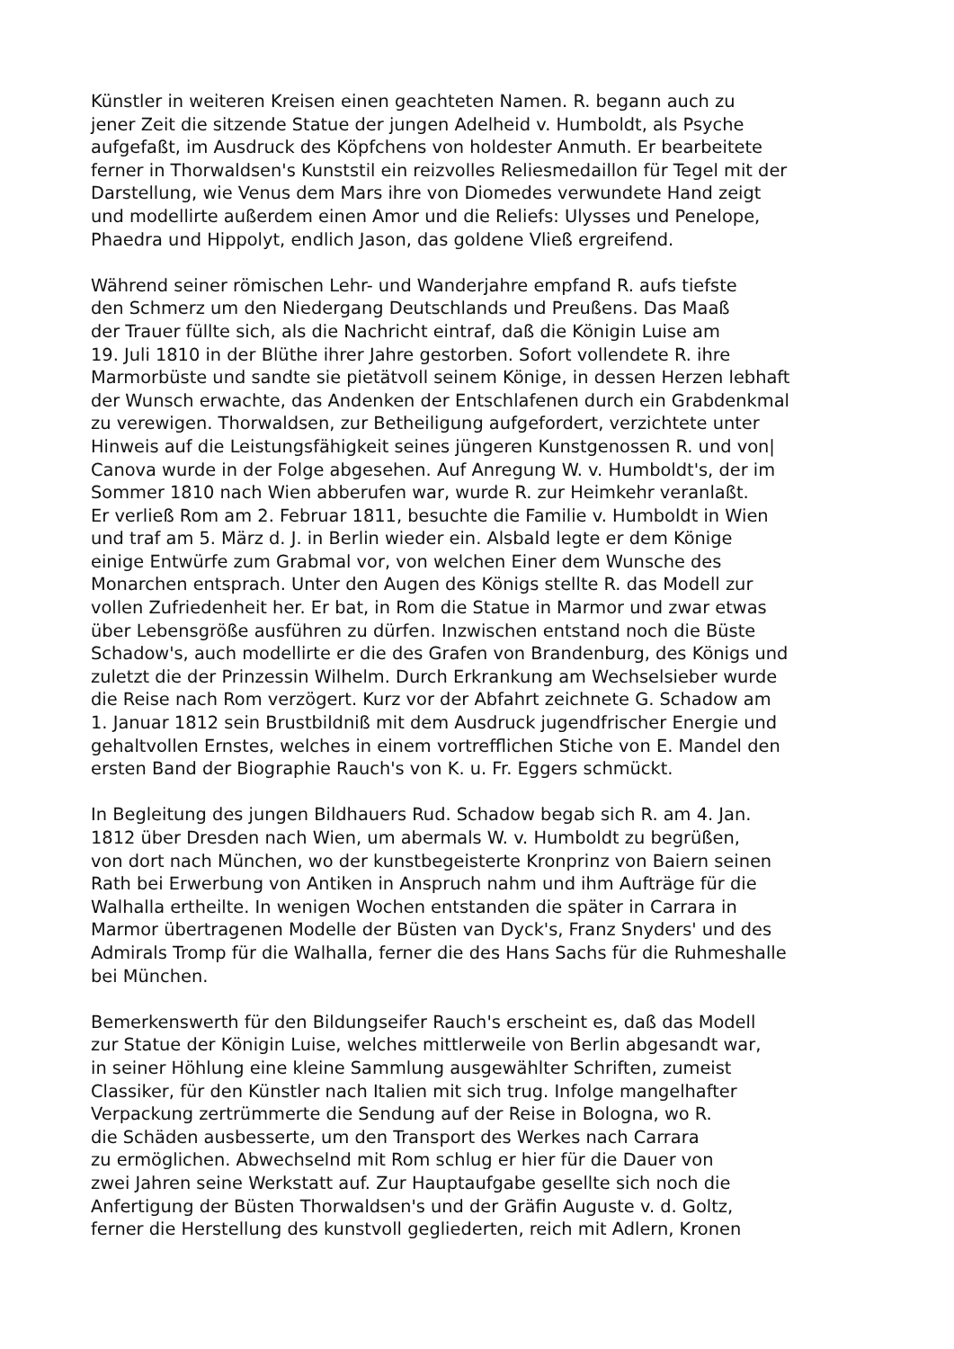Künstler in weiteren Kreisen einen geachteten Namen. R. begann auch zu
jener Zeit die sitzende Statue der jungen Adelheid v. Humboldt, als Psyche
aufgefaßt, im Ausdruck des Köpfchens von holdester Anmuth. Er bearbeitete
ferner in Thorwaldsen's Kunststil ein reizvolles Reliesmedaillon für Tegel mit der
Darstellung, wie Venus dem Mars ihre von Diomedes verwundete Hand zeigt
und modellirte außerdem einen Amor und die Reliefs: Ulysses und Penelope,
Phaedra und Hippolyt, endlich Jason, das goldene Vließ ergreifend.
Während seiner römischen Lehr- und Wanderjahre empfand R. aufs tiefste
den Schmerz um den Niedergang Deutschlands und Preußens. Das Maaß
der Trauer füllte sich, als die Nachricht eintraf, daß die Königin Luise am
19. Juli 1810 in der Blüthe ihrer Jahre gestorben. Sofort vollendete R. ihre
Marmorbüste und sandte sie pietätvoll seinem Könige, in dessen Herzen lebhaft
der Wunsch erwachte, das Andenken der Entschlafenen durch ein Grabdenkmal
zu verewigen. Thorwaldsen, zur Betheiligung aufgefordert, verzichtete unter
Hinweis auf die Leistungsfähigkeit seines jüngeren Kunstgenossen R. und von|
Canova wurde in der Folge abgesehen. Auf Anregung W. v. Humboldt's, der im
Sommer 1810 nach Wien abberufen war, wurde R. zur Heimkehr veranlaßt.
Er verließ Rom am 2. Februar 1811, besuchte die Familie v. Humboldt in Wien
und traf am 5. März d. J. in Berlin wieder ein. Alsbald legte er dem Könige
einige Entwürfe zum Grabmal vor, von welchen Einer dem Wunsche des
Monarchen entsprach. Unter den Augen des Königs stellte R. das Modell zur
vollen Zufriedenheit her. Er bat, in Rom die Statue in Marmor und zwar etwas
über Lebensgröße ausführen zu dürfen. Inzwischen entstand noch die Büste
Schadow's, auch modellirte er die des Grafen von Brandenburg, des Königs und
zuletzt die der Prinzessin Wilhelm. Durch Erkrankung am Wechselsieber wurde
die Reise nach Rom verzögert. Kurz vor der Abfahrt zeichnete G. Schadow am
1. Januar 1812 sein Brustbildniß mit dem Ausdruck jugendfrischer Energie und
gehaltvollen Ernstes, welches in einem vortrefflichen Stiche von E. Mandel den
ersten Band der Biographie Rauch's von K. u. Fr. Eggers schmückt.
In Begleitung des jungen Bildhauers Rud. Schadow begab sich R. am 4. Jan.
1812 über Dresden nach Wien, um abermals W. v. Humboldt zu begrüßen,
von dort nach München, wo der kunstbegeisterte Kronprinz von Baiern seinen
Rath bei Erwerbung von Antiken in Anspruch nahm und ihm Aufträge für die
Walhalla ertheilte. In wenigen Wochen entstanden die später in Carrara in
Marmor übertragenen Modelle der Büsten van Dyck's, Franz Snyders' und des
Admirals Tromp für die Walhalla, ferner die des Hans Sachs für die Ruhmeshalle
bei München.
Bemerkenswerth für den Bildungseifer Rauch's erscheint es, daß das Modell
zur Statue der Königin Luise, welches mittlerweile von Berlin abgesandt war,
in seiner Höhlung eine kleine Sammlung ausgewählter Schriften, zumeist
Classiker, für den Künstler nach Italien mit sich trug. Infolge mangelhafter
Verpackung zertrümmerte die Sendung auf der Reise in Bologna, wo R.
die Schäden ausbesserte, um den Transport des Werkes nach Carrara
zu ermöglichen. Abwechselnd mit Rom schlug er hier für die Dauer von
zwei Jahren seine Werkstatt auf. Zur Hauptaufgabe gesellte sich noch die
Anfertigung der Büsten Thorwaldsen's und der Gräfin Auguste v. d. Goltz,
ferner die Herstellung des kunstvoll gegliederten, reich mit Adlern, Kronen